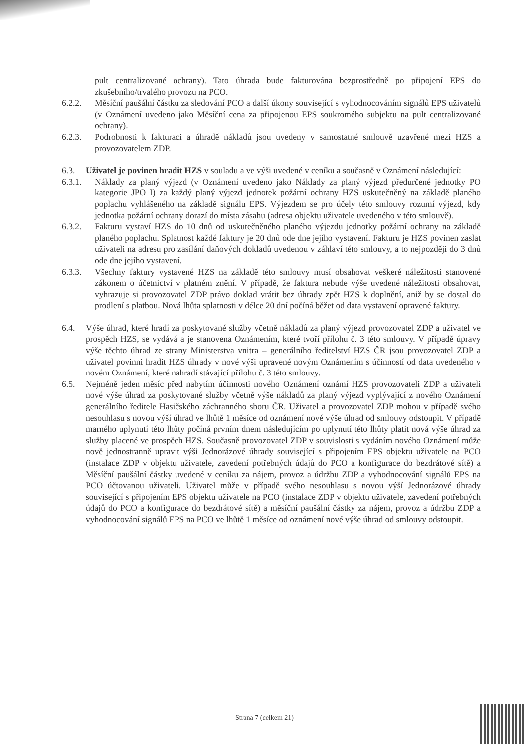pult centralizované ochrany). Tato úhrada bude fakturována bezprostředně po připojení EPS do zkušebního/trvalého provozu na PCO.
6.2.2. Měsíční paušální částku za sledování PCO a další úkony související s vyhodnocováním signálů EPS uživatelů (v Oznámení uvedeno jako Měsíční cena za připojenou EPS soukromého subjektu na pult centralizované ochrany).
6.2.3. Podrobnosti k fakturaci a úhradě nákladů jsou uvedeny v samostatné smlouvě uzavřené mezi HZS a provozovatelem ZDP.
6.3. Uživatel je povinen hradit HZS v souladu a ve výši uvedené v ceníku a současně v Oznámení následující:
6.3.1. Náklady za planý výjezd (v Oznámení uvedeno jako Náklady za planý výjezd předurčené jednotky PO kategorie JPO I) za každý planý výjezd jednotek požární ochrany HZS uskutečněný na základě planého poplachu vyhlášeného na základě signálu EPS. Výjezdem se pro účely této smlouvy rozumí výjezd, kdy jednotka požární ochrany dorazí do místa zásahu (adresa objektu uživatele uvedeného v této smlouvě).
6.3.2. Fakturu vystaví HZS do 10 dnů od uskutečněného planého výjezdu jednotky požární ochrany na základě planého poplachu. Splatnost každé faktury je 20 dnů ode dne jejího vystavení. Fakturu je HZS povinen zaslat uživateli na adresu pro zasílání daňových dokladů uvedenou v záhlaví této smlouvy, a to nejpozději do 3 dnů ode dne jejího vystavení.
6.3.3. Všechny faktury vystavené HZS na základě této smlouvy musí obsahovat veškeré náležitosti stanovené zákonem o účetnictví v platném znění. V případě, že faktura nebude výše uvedené náležitosti obsahovat, vyhrazuje si provozovatel ZDP právo doklad vrátit bez úhrady zpět HZS k doplnění, aniž by se dostal do prodlení s platbou. Nová lhůta splatnosti v délce 20 dní počíná běžet od data vystavení opravené faktury.
6.4. Výše úhrad, které hradí za poskytované služby včetně nákladů za planý výjezd provozovatel ZDP a uživatel ve prospěch HZS, se vydává a je stanovena Oznámením, které tvoří přílohu č. 3 této smlouvy. V případě úpravy výše těchto úhrad ze strany Ministerstva vnitra – generálního ředitelství HZS ČR jsou provozovatel ZDP a uživatel povinni hradit HZS úhrady v nové výši upravené novým Oznámením s účinností od data uvedeného v novém Oznámení, které nahradí stávající přílohu č. 3 této smlouvy.
6.5. Nejméně jeden měsíc před nabytím účinnosti nového Oznámení oznámí HZS provozovateli ZDP a uživateli nové výše úhrad za poskytované služby včetně výše nákladů za planý výjezd vyplývající z nového Oznámení generálního ředitele Hasičského záchranného sboru ČR. Uživatel a provozovatel ZDP mohou v případě svého nesouhlasu s novou výší úhrad ve lhůtě 1 měsíce od oznámení nové výše úhrad od smlouvy odstoupit. V případě marného uplynutí této lhůty počíná prvním dnem následujícím po uplynutí této lhůty platit nová výše úhrad za služby placené ve prospěch HZS. Současně provozovatel ZDP v souvislosti s vydáním nového Oznámení může nově jednostranně upravit výši Jednorázové úhrady související s připojením EPS objektu uživatele na PCO (instalace ZDP v objektu uživatele, zavedení potřebných údajů do PCO a konfigurace do bezdrátové sítě) a Měsíční paušální částky uvedené v ceníku za nájem, provoz a údržbu ZDP a vyhodnocování signálů EPS na PCO účtovanou uživateli. Uživatel může v případě svého nesouhlasu s novou výší Jednorázové úhrady související s připojením EPS objektu uživatele na PCO (instalace ZDP v objektu uživatele, zavedení potřebných údajů do PCO a konfigurace do bezdrátové sítě) a měsíční paušální částky za nájem, provoz a údržbu ZDP a vyhodnocování signálů EPS na PCO ve lhůtě 1 měsíce od oznámení nové výše úhrad od smlouvy odstoupit.
Strana 7 (celkem 21)